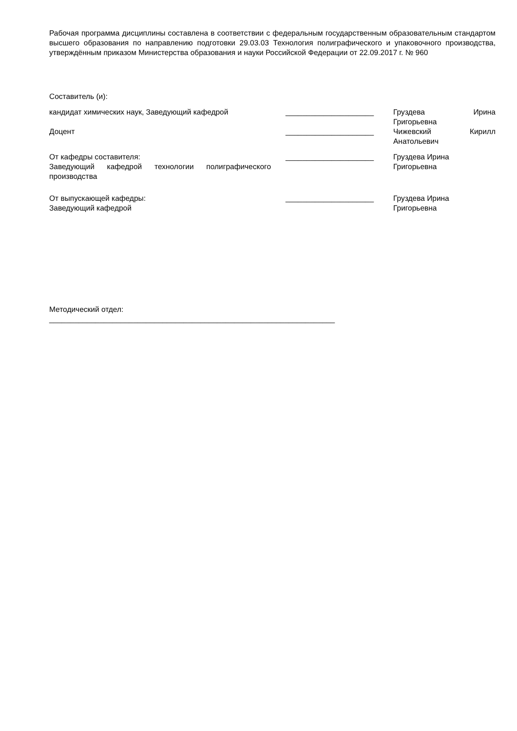Рабочая программа дисциплины составлена в соответствии с федеральным государственным образовательным стандартом высшего образования по направлению подготовки 29.03.03 Технология полиграфического и упаковочного производства, утверждённым приказом Министерства образования и науки Российской Федерации от 22.09.2017 г. № 960
Составитель (и):
кандидат химических наук, Заведующий кафедрой _____________________ Груздева Ирина
Григорьевна
Доцент _____________________ Чижевский Кирилл
Анатольевич
От кафедры составителя:
Заведующий кафедрой технологии полиграфического производства
_____________________ Груздева Ирина
Григорьевна
От выпускающей кафедры:
Заведующий кафедрой
_____________________ Груздева Ирина
Григорьевна
Методический отдел:
____________________________________________________________________